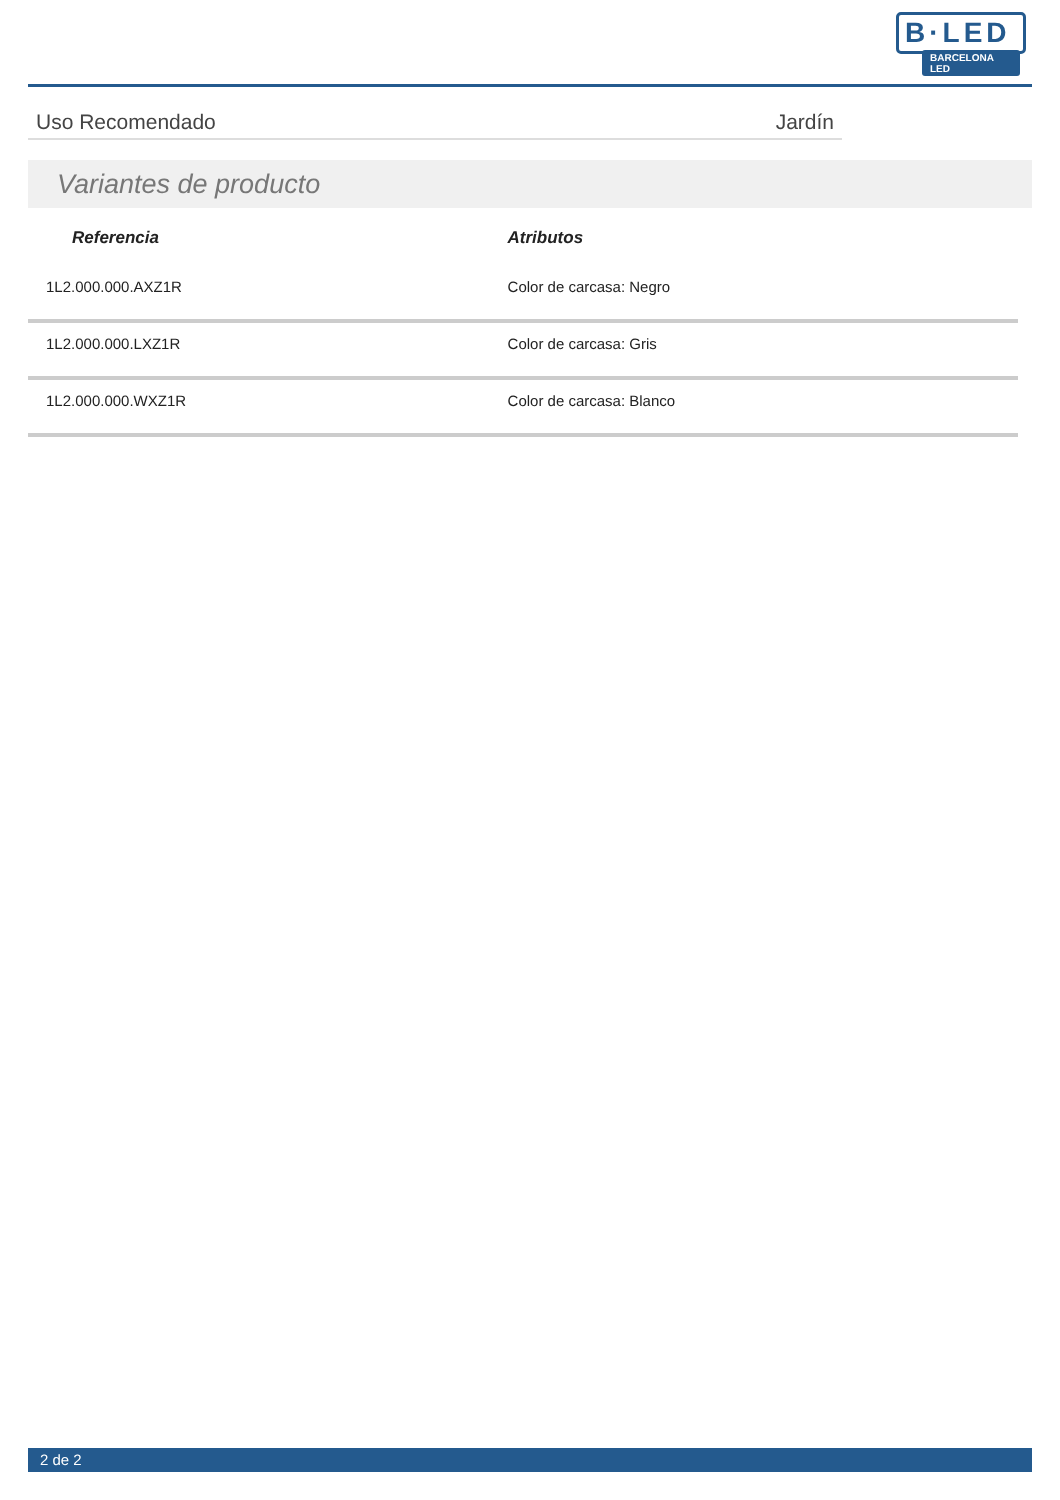B·LED
BARCELONA LED
Uso Recomendado Jardín
Variantes de producto
| Referencia | Atributos |
| --- | --- |
| 1L2.000.000.AXZ1R | Color de carcasa: Negro |
| 1L2.000.000.LXZ1R | Color de carcasa: Gris |
| 1L2.000.000.WXZ1R | Color de carcasa: Blanco |
2 de 2